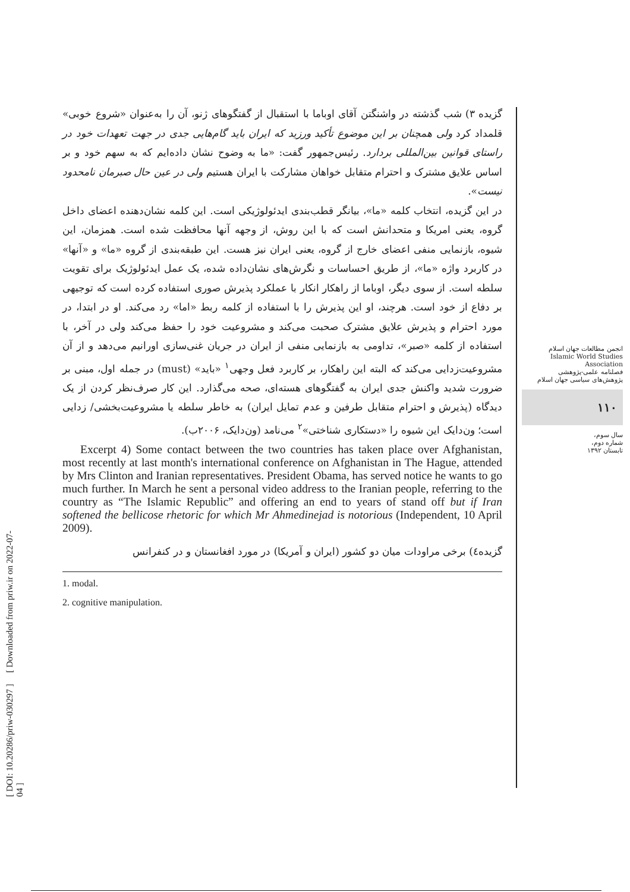گزیده ۳) شب گذشته در واشنگتن آقای اوباما با استقبال از گفتگوهای ژنو، آن را به‌عنوان «شروع خوبی» قلمداد کرد ولی همچنان بر این موضوع تأکید ورزید که ایران باید گام‌هایی جدی در جهت تعهدات خود در راستای قوانین بین‌المللی بردارد. رئیس‌جمهور گفت: «ما به وضوح نشان داده‌ایم که به سهم خود و بر اساس علایق مشترک و احترام متقابل خواهان مشارکت با ایران هستیم ولی در عین حال صبرمان نامحدود نیست».
در این گزیده، انتخاب کلمه «ما»، بیانگر قطب‌بندی ایدئولوژیکی است. این کلمه نشان‌دهنده اعضای داخل گروه، یعنی امریکا و متحدانش است که با این روش، از وجهه آنها محافظت شده است. همزمان، این شیوه، بازنمایی منفی اعضای خارج از گروه، یعنی ایران نیز هست. این طبقه‌بندی از گروه «ما» و «آنها» در کاربرد واژه «ما»، از طریق احساسات و نگرش‌های نشان‌داده شده، یک عمل ایدئولوژیک برای تقویت سلطه است. از سوی دیگر، اوباما از راهکار انکار با عملکرد پذیرش صوری استفاده کرده است که توجیهی بر دفاع از خود است. هرچند، او این پذیرش را با استفاده از کلمه ربط «اما» رد می‌کند. او در ابتدا، در مورد احترام و پذیرش علایق مشترک صحبت می‌کند و مشروعیت خود را حفظ می‌کند ولی در آخر، با استفاده از کلمه «صبر»، تداومی به بازنمایی منفی از ایران در جریان غنی‌سازی اورانیم می‌دهد و از آن مشروعیت‌زدایی می‌کند که البته این راهکار، بر کاربرد فعل وجهی<sup>۱</sup> «باید» (must) در جمله اول، مبنی بر ضرورت شدید واکنش جدی ایران به گفتگوهای هسته‌ای، صحه می‌گذارد. این کار صرف‌نظر کردن از یک دیدگاه (پذیرش و احترام متقابل طرفین و عدم تمایل ایران) به خاطر سلطه یا مشروعیت‌بخشی/ زدایی است؛ ون‌دایک این شیوه را «دستکاری شناختی»<sup>۲</sup> می‌نامد (ون‌دایک، ۲۰۰۶ب).
Excerpt 4) Some contact between the two countries has taken place over Afghanistan, most recently at last month's international conference on Afghanistan in The Hague, attended by Mrs Clinton and Iranian representatives. President Obama, has served notice he wants to go much further. In March he sent a personal video address to the Iranian people, referring to the country as “The Islamic Republic” and offering an end to years of stand off but if Iran softened the bellicose rhetoric for which Mr Ahmedinejad is notorious (Independent, 10 April 2009).
گزیده٤) برخی مراودات میان دو کشور (ایران و آمریکا) در مورد افغانستان و در کنفرانس
1. modal.
2. cognitive manipulation.
انجمن مطالعات جهان اسلام
Islamic World Studies Association
فصلنامه علمی-پژوهشی
پژوهش‌های سیاسی جهان اسلام
۱۱۰
سال سوم،
شماره دوم،
تابستان ۱۳۹۲
[ DOI: 10.20286/priw-030297 ] [ Downloaded from priw.ir on 2022-07-04 ]